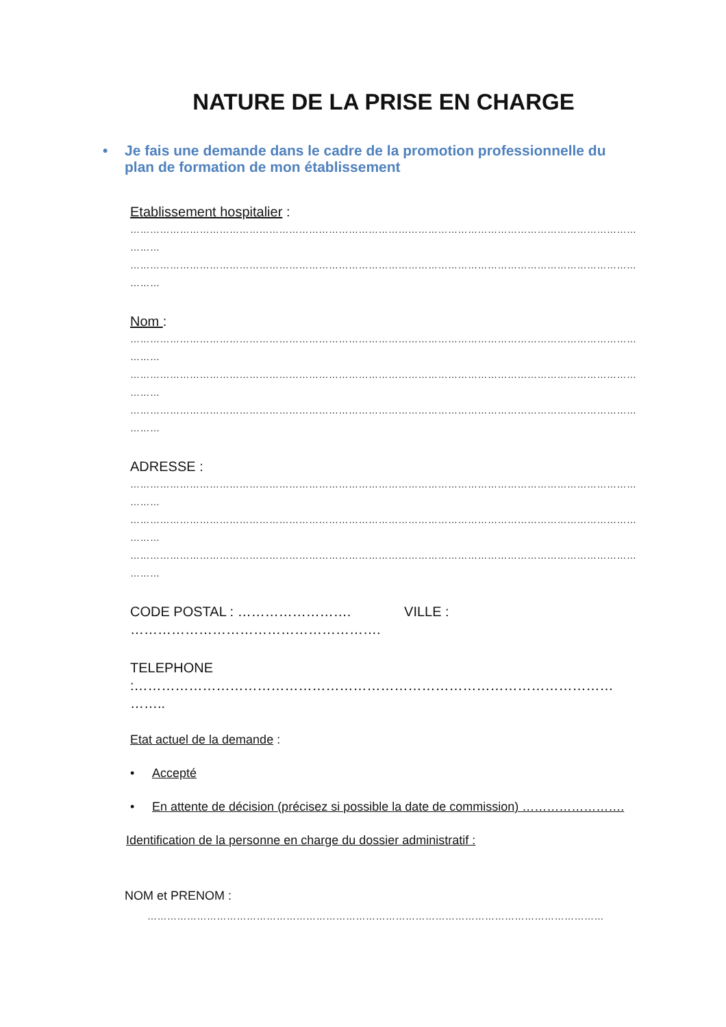NATURE DE LA PRISE EN CHARGE
• Je fais une demande dans le cadre de la promotion professionnelle du plan de formation de mon établissement
Etablissement hospitalier :
…………………………………………………………………………………………………………………………………………………
………
…………………………………………………………………………………………………………………………………………………
………
Nom :
…………………………………………………………………………………………………………………………………………………
………
…………………………………………………………………………………………………………………………………………………
………
…………………………………………………………………………………………………………………………………………………
………
ADRESSE :
…………………………………………………………………………………………………………………………………………………
………
…………………………………………………………………………………………………………………………………………………
………
…………………………………………………………………………………………………………………………………………………
………
CODE POSTAL : ……………………. VILLE :
……………………………………………….
TELEPHONE :……………………………………………………………………………………………
……..
Etat actuel de la demande :
• Accepté
• En attente de décision (précisez si possible la date de commission) …………………….
Identification de la personne en charge du dossier administratif :
NOM et PRENOM :
…………………………………………………………………………………………………………………………